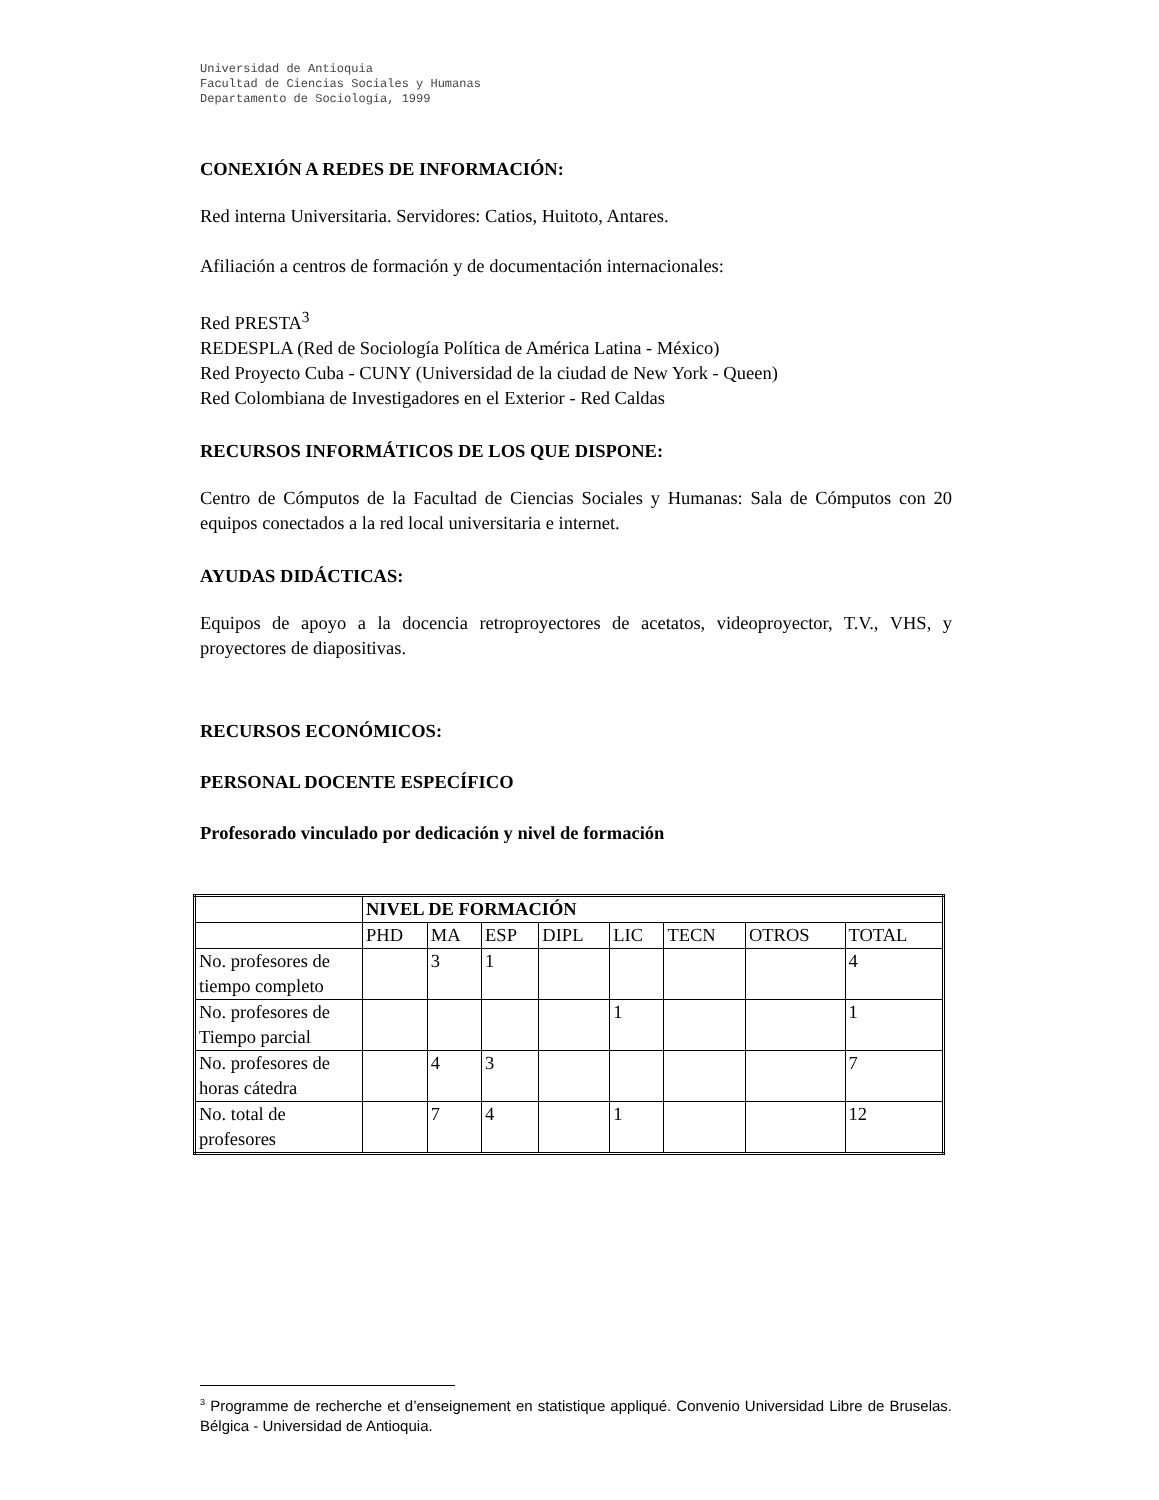Universidad de Antioquia
Facultad de Ciencias Sociales y Humanas
Departamento de Sociología, 1999
CONEXIÓN A REDES DE INFORMACIÓN:
Red interna Universitaria. Servidores: Catios, Huitoto, Antares.
Afiliación a centros de formación y de documentación internacionales:
Red PRESTA<sup>3</sup>
REDESPLA (Red de Sociología Política de América Latina - México)
Red Proyecto Cuba - CUNY (Universidad de la ciudad de New York - Queen)
Red Colombiana de Investigadores en el Exterior - Red Caldas
RECURSOS INFORMÁTICOS DE LOS QUE DISPONE:
Centro de Cómputos de la Facultad de Ciencias Sociales y Humanas: Sala de Cómputos con 20 equipos conectados a la red local universitaria e internet.
AYUDAS DIDÁCTICAS:
Equipos de apoyo a la docencia retroproyectores de acetatos, videoproyector, T.V., VHS, y proyectores de diapositivas.
RECURSOS ECONÓMICOS:
PERSONAL DOCENTE ESPECÍFICO
Profesorado vinculado por dedicación y nivel de formación
| | NIVEL DE FORMACIÓN | | | | | | | |
| | PHD | MA | ESP | DIPL | LIC | TECN | OTROS | TOTAL |
| No. profesores de tiempo completo | | 3 | 1 | | | | | 4 |
| No. profesores de Tiempo parcial | | | | | 1 | | | 1 |
| No. profesores de horas cátedra | | 4 | 3 | | | | | 7 |
| No. total de profesores | | 7 | 4 | | 1 | | | 12 |
<sup>3</sup> Programme de recherche et d’enseignement en statistique appliqué. Convenio Universidad Libre de Bruselas. Bélgica - Universidad de Antioquia.